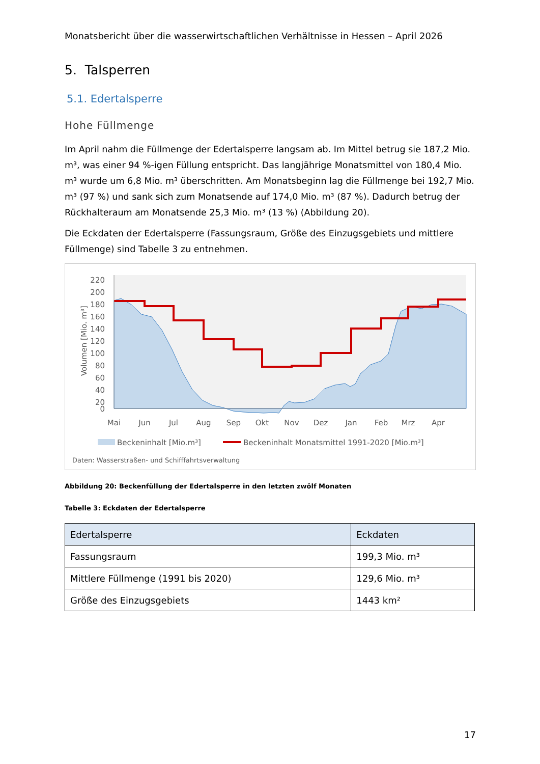Monatsbericht über die wasserwirtschaftlichen Verhältnisse in Hessen – April 2026
5. Talsperren
5.1. Edertalsperre
Hohe Füllmenge
Im April nahm die Füllmenge der Edertalsperre langsam ab. Im Mittel betrug sie 187,2 Mio. m³, was einer 94 %-igen Füllung entspricht. Das langjährige Monatsmittel von 180,4 Mio. m³ wurde um 6,8 Mio. m³ überschritten. Am Monatsbeginn lag die Füllmenge bei 192,7 Mio. m³ (97 %) und sank sich zum Monatsende auf 174,0 Mio. m³ (87 %). Dadurch betrug der Rückhalteraum am Monatsende 25,3 Mio. m³ (13 %) (Abbildung 20).
Die Eckdaten der Edertalsperre (Fassungsraum, Größe des Einzugsgebiets und mittlere Füllmenge) sind Tabelle 3 zu entnehmen.
220
200
180
160
140
120
100
80
60
40
20
0
Volumen [Mio. m³]
Mai
Jun
Jul
Aug
Sep
Okt
Nov
Dez
Jan
Feb
Mrz
Apr
Beckeninhalt [Mio.m³]
Beckeninhalt Monatsmittel 1991-2020 [Mio.m³]
Daten: Wasserstraßen- und Schifffahrtsverwaltung
Abbildung 20: Beckenfüllung der Edertalsperre in den letzten zwölf Monaten
Tabelle 3: Eckdaten der Edertalsperre
| Edertalsperre | Eckdaten |
| --- | --- |
| Fassungsraum | 199,3 Mio. m³ |
| Mittlere Füllmenge (1991 bis 2020) | 129,6 Mio. m³ |
| Größe des Einzugsgebiets | 1443 km² |
17